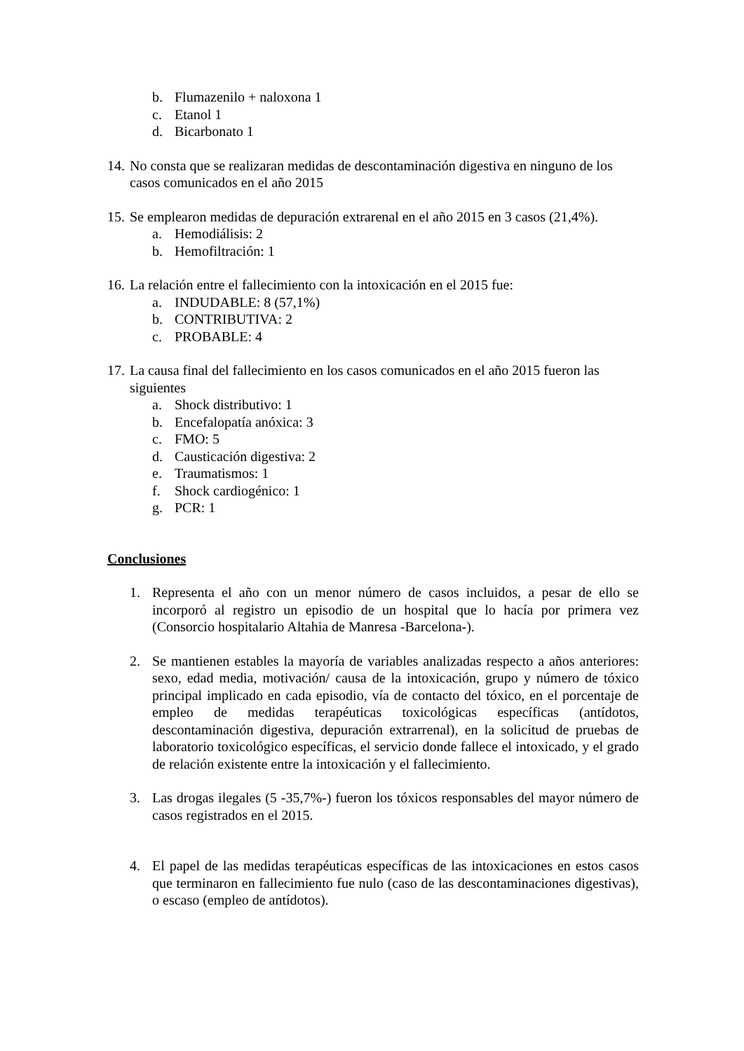b. Flumazenilo + naloxona 1
c. Etanol 1
d. Bicarbonato 1
14. No consta que se realizaran medidas de descontaminación digestiva en ninguno de los casos comunicados en el año 2015
15. Se emplearon medidas de depuración extrarenal en el año 2015 en 3 casos (21,4%).
a. Hemodiálisis: 2
b. Hemofiltración: 1
16. La relación entre el fallecimiento con la intoxicación en el 2015 fue:
a. INDUDABLE: 8 (57,1%)
b. CONTRIBUTIVA: 2
c. PROBABLE: 4
17. La causa final del fallecimiento en los casos comunicados en el año 2015 fueron las siguientes
a. Shock distributivo: 1
b. Encefalopatía anóxica: 3
c. FMO: 5
d. Causticación digestiva: 2
e. Traumatismos: 1
f. Shock cardiogénico: 1
g. PCR: 1
Conclusiones
1. Representa el año con un menor número de casos incluidos, a pesar de ello se incorporó al registro un episodio de un hospital que lo hacía por primera vez (Consorcio hospitalario Altahia de Manresa -Barcelona-).
2. Se mantienen estables la mayoría de variables analizadas respecto a años anteriores: sexo, edad media, motivación/ causa de la intoxicación, grupo y número de tóxico principal implicado en cada episodio, vía de contacto del tóxico, en el porcentaje de empleo de medidas terapéuticas toxicológicas específicas (antídotos, descontaminación digestiva, depuración extrarrenal), en la solicitud de pruebas de laboratorio toxicológico específicas, el servicio donde fallece el intoxicado, y el grado de relación existente entre la intoxicación y el fallecimiento.
3. Las drogas ilegales (5 -35,7%-) fueron los tóxicos responsables del mayor número de casos registrados en el 2015.
4. El papel de las medidas terapéuticas específicas de las intoxicaciones en estos casos que terminaron en fallecimiento fue nulo (caso de las descontaminaciones digestivas), o escaso (empleo de antídotos).